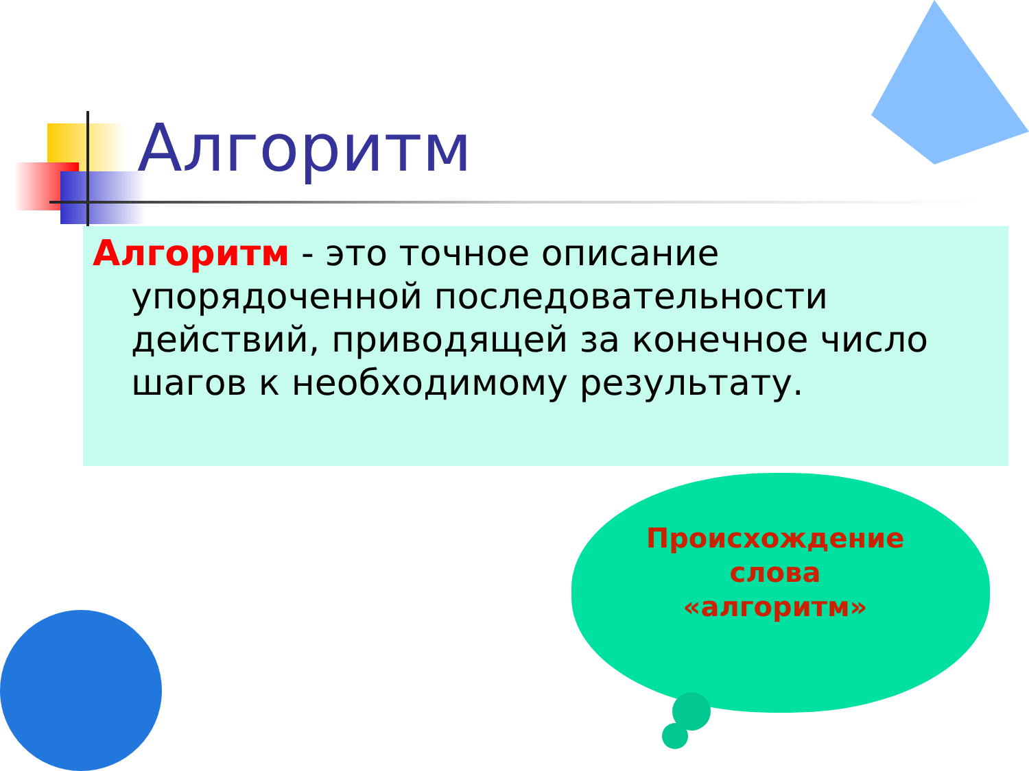Алгоритм
Алгоритм - это точное описание упорядоченной последовательности действий, приводящей за конечное число шагов к необходимому результату.
Происхождение
слова
«алгоритм»